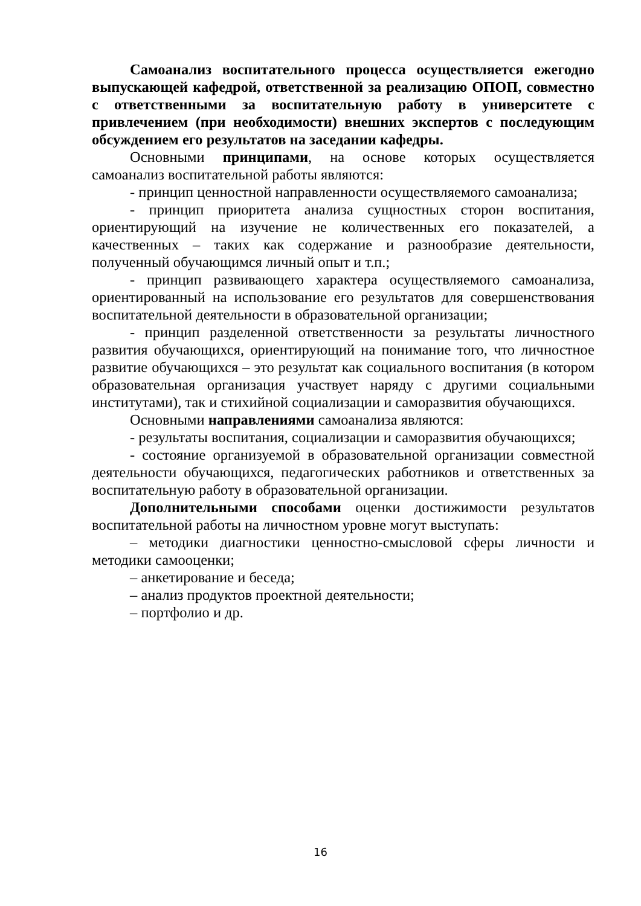Самоанализ воспитательного процесса осуществляется ежегодно выпускающей кафедрой, ответственной за реализацию ОПОП, совместно с ответственными за воспитательную работу в университете с привлечением (при необходимости) внешних экспертов с последующим обсуждением его результатов на заседании кафедры.
Основными принципами, на основе которых осуществляется самоанализ воспитательной работы являются:
- принцип ценностной направленности осуществляемого самоанализа;
- принцип приоритета анализа сущностных сторон воспитания, ориентирующий на изучение не количественных его показателей, а качественных – таких как содержание и разнообразие деятельности, полученный обучающимся личный опыт и т.п.;
- принцип развивающего характера осуществляемого самоанализа, ориентированный на использование его результатов для совершенствования воспитательной деятельности в образовательной организации;
- принцип разделенной ответственности за результаты личностного развития обучающихся, ориентирующий на понимание того, что личностное развитие обучающихся – это результат как социального воспитания (в котором образовательная организация участвует наряду с другими социальными институтами), так и стихийной социализации и саморазвития обучающихся.
Основными направлениями самоанализа являются:
- результаты воспитания, социализации и саморазвития обучающихся;
- состояние организуемой в образовательной организации совместной деятельности обучающихся, педагогических работников и ответственных за воспитательную работу в образовательной организации.
Дополнительными способами оценки достижимости результатов воспитательной работы на личностном уровне могут выступать:
– методики диагностики ценностно-смысловой сферы личности и методики самооценки;
– анкетирование и беседа;
– анализ продуктов проектной деятельности;
– портфолио и др.
16